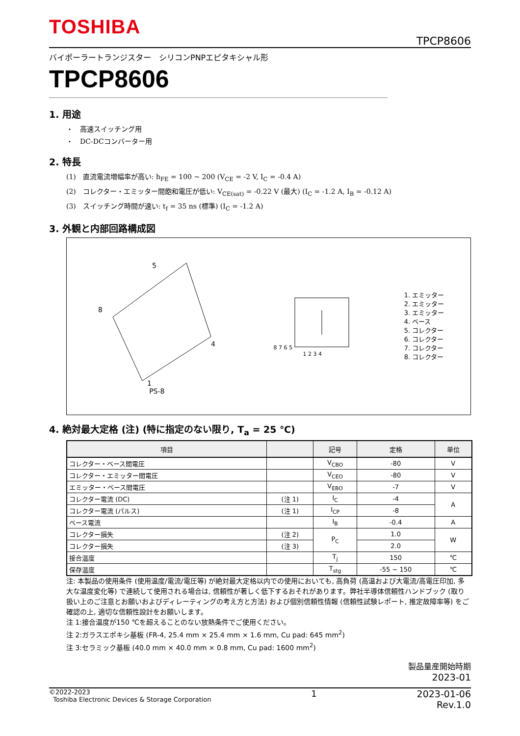TOSHIBA
TPCP8606
バイポーラートランジスター　シリコンPNPエピタキシャル形
TPCP8606
1. 用途
・　高速スイッチング用
・　DC-DCコンバーター用
2. 特長
(1)　直流電流増幅率が高い: h<sub>FE</sub> = 100 ~ 200 (V<sub>CE</sub> = -2 V, I<sub>C</sub> = -0.4 A)
(2)　コレクター・エミッター間飽和電圧が低い: V<sub>CE(sat)</sub> = -0.22 V (最大) (I<sub>C</sub> = -1.2 A, I<sub>B</sub> = -0.12 A)
(3)　スイッチング時間が速い: t<sub>f</sub> = 35 ns (標準) (I<sub>C</sub> = -1.2 A)
3. 外観と内部回路構成図
5
8
4
1
PS-8
8 7 6 5
1 2 3 4
1. エミッター
2. エミッター
3. エミッター
4. ベース
5. コレクター
6. コレクター
7. コレクター
8. コレクター
4. 絶対最大定格 (注) (特に指定のない限り, T<sub>a</sub> = 25 ℃)
| 項目 | | 記号 | 定格 | 単位 |
| --- | --- | --- | --- | --- |
| コレクター・ベース間電圧 | | V<sub>CBO</sub> | -80 | V |
| コレクター・エミッター間電圧 | | V<sub>CEO</sub> | -80 | V |
| エミッター・ベース間電圧 | | V<sub>EBO</sub> | -7 | V |
| コレクター電流 (DC) | (注 1) | I<sub>C</sub> | -4 | A |
| コレクター電流 (パルス) | (注 1) | I<sub>CP</sub> | -8 | |
| ベース電流 | | I<sub>B</sub> | -0.4 | A |
| コレクター損失 | (注 2) | P<sub>C</sub> | 1.0 | W |
| コレクター損失 | (注 3) | | 2.0 | |
| 接合温度 | | T<sub>j</sub> | 150 | ℃ |
| 保存温度 | | T<sub>stg</sub> | -55 ~ 150 | ℃ |
注: 本製品の使用条件 (使用温度/電流/電圧等) が絶対最大定格以内での使用においても, 高負荷 (高温および大電流/高電圧印加, 多大な温度変化等) で連続して使用される場合は, 信頼性が著しく低下するおそれがあります。弊社半導体信頼性ハンドブック (取り扱い上のご注意とお願いおよびディレーティングの考え方と方法) および個別信頼性情報 (信頼性試験レポート, 推定故障率等) をご確認の上, 適切な信頼性設計をお願いします。
注 1:接合温度が150 ℃を超えることのない放熱条件でご使用ください。
注 2:ガラスエポキシ基板 (FR-4, 25.4 mm × 25.4 mm × 1.6 mm, Cu pad: 645 mm<sup>2</sup>)
注 3:セラミック基板 (40.0 mm × 40.0 mm × 0.8 mm, Cu pad: 1600 mm<sup>2</sup>)
製品量産開始時期
2023-01
©2022-2023
Toshiba Electronic Devices & Storage Corporation
1 2023-01-06
Rev.1.0